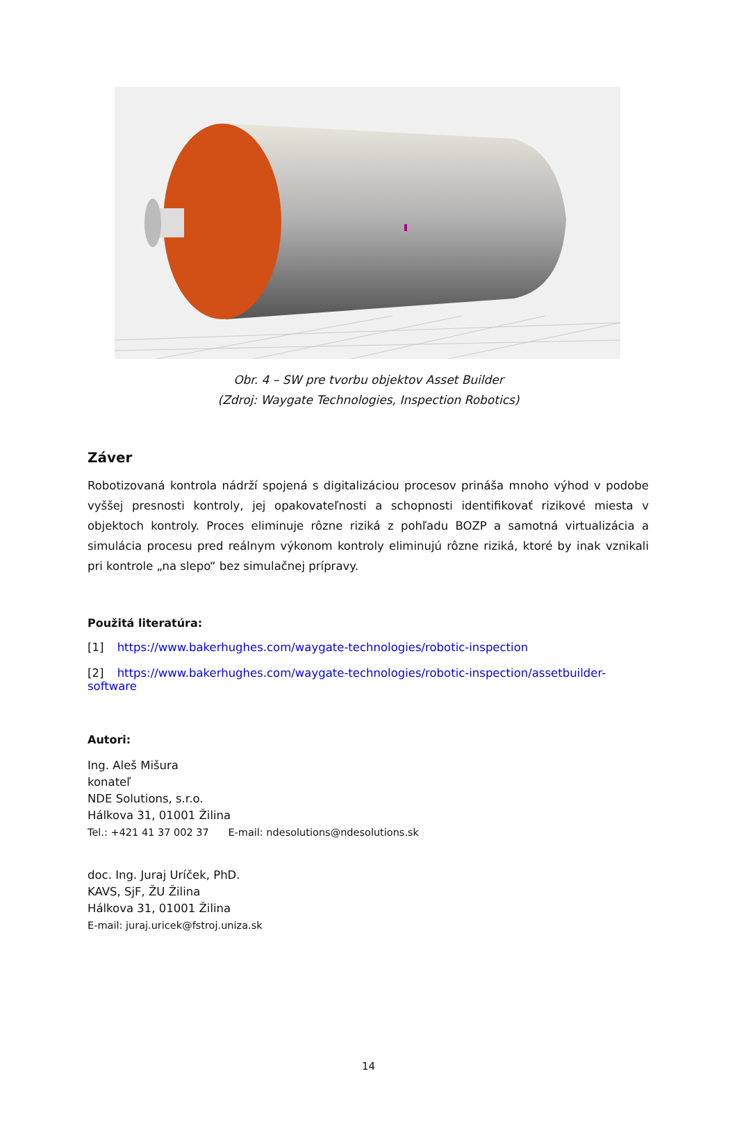Obr. 4 – SW pre tvorbu objektov Asset Builder
(Zdroj: Waygate Technologies, Inspection Robotics)
Záver
Robotizovaná kontrola nádrží spojená s digitalizáciou procesov prináša mnoho výhod v podobe vyššej presnosti kontroly, jej opakovateľnosti a schopnosti identifikovať rizikové miesta v objektoch kontroly. Proces eliminuje rôzne riziká z pohľadu BOZP a samotná virtualizácia a simulácia procesu pred reálnym výkonom kontroly eliminujú rôzne riziká, ktoré by inak vznikali pri kontrole „na slepo“ bez simulačnej prípravy.
Použitá literatúra:
[1] https://www.bakerhughes.com/waygate-technologies/robotic-inspection
[2] https://www.bakerhughes.com/waygate-technologies/robotic-inspection/assetbuilder-software
Autori:
Ing. Aleš Mišura
konateľ
NDE Solutions, s.r.o.
Hálkova 31, 01001 Žilina
Tel.: +421 41 37 002 37 E-mail: ndesolutions@ndesolutions.sk
doc. Ing. Juraj Uríček, PhD.
KAVS, SjF, ŽU Žilina
Hálkova 31, 01001 Žilina
E-mail: juraj.uricek@fstroj.uniza.sk
14